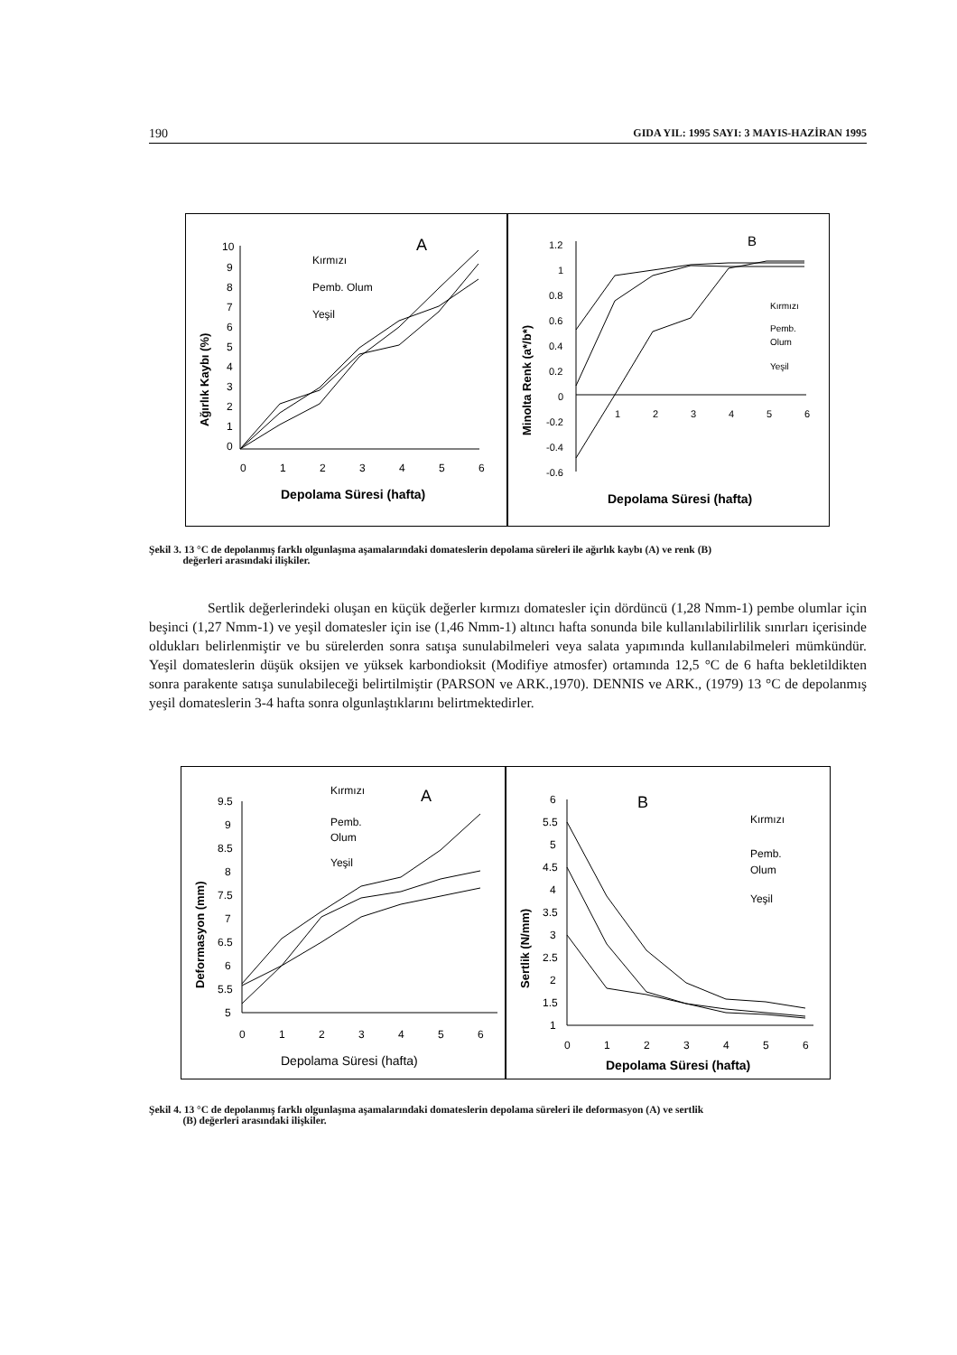190 GIDA YIL: 1995 SAYI: 3 MAYIS-HAZİRAN 1995
Ağırlık Kaybı (%)
10
9
8
7
6
5
4
3
2
1
0
0
1
2
3
4
5
6
Depolama Süresi (hafta)
A
Kırmızı
Pemb. Olum
Yeşil
Minolta Renk (a*/b*)
1.2
1
0.8
0.6
0.4
0.2
0
-0.2
-0.4
-0.6
1
2
3
4
5
6
Depolama Süresi (hafta)
B
Kırmızı
Pemb.
Olum
Yeşil
Şekil 3. 13 °C de depolanmış farklı olgunlaşma aşamalarındaki domateslerin depolama süreleri ile ağırlık kaybı (A) ve renk (B)
değerleri arasındaki ilişkiler.
Sertlik değerlerindeki oluşan en küçük değerler kırmızı domatesler için dördüncü (1,28 Nmm-1) pembe olumlar için beşinci (1,27 Nmm-1) ve yeşil domatesler için ise (1,46 Nmm-1) altıncı hafta sonunda bile kullanılabilirlilik sınırları içerisinde oldukları belirlenmiştir ve bu sürelerden sonra satışa sunulabilmeleri veya salata yapımında kullanılabilmeleri mümkündür. Yeşil domateslerin düşük oksijen ve yüksek karbondioksit (Modifiye atmosfer) ortamında 12,5 °C de 6 hafta bekletildikten sonra parakente satışa sunulabileceği belirtilmiştir (PARSON ve ARK.,1970). DENNIS ve ARK., (1979) 13 °C de depolanmış yeşil domateslerin 3-4 hafta sonra olgunlaştıklarını belirtmektedirler.
Deformasyon (mm)
9.5
9
8.5
8
7.5
7
6.5
6
5.5
5
0
1
2
3
4
5
6
Depolama Süresi (hafta)
A
Kırmızı
Pemb.
Olum
Yeşil
Sertlik (N/mm)
6
5.5
5
4.5
4
3.5
3
2.5
2
1.5
1
0
1
2
3
4
5
6
Depolama Süresi (hafta)
B
Kırmızı
Pemb.
Olum
Yeşil
Şekil 4. 13 °C de depolanmış farklı olgunlaşma aşamalarındaki domateslerin depolama süreleri ile deformasyon (A) ve sertlik
(B) değerleri arasındaki ilişkiler.